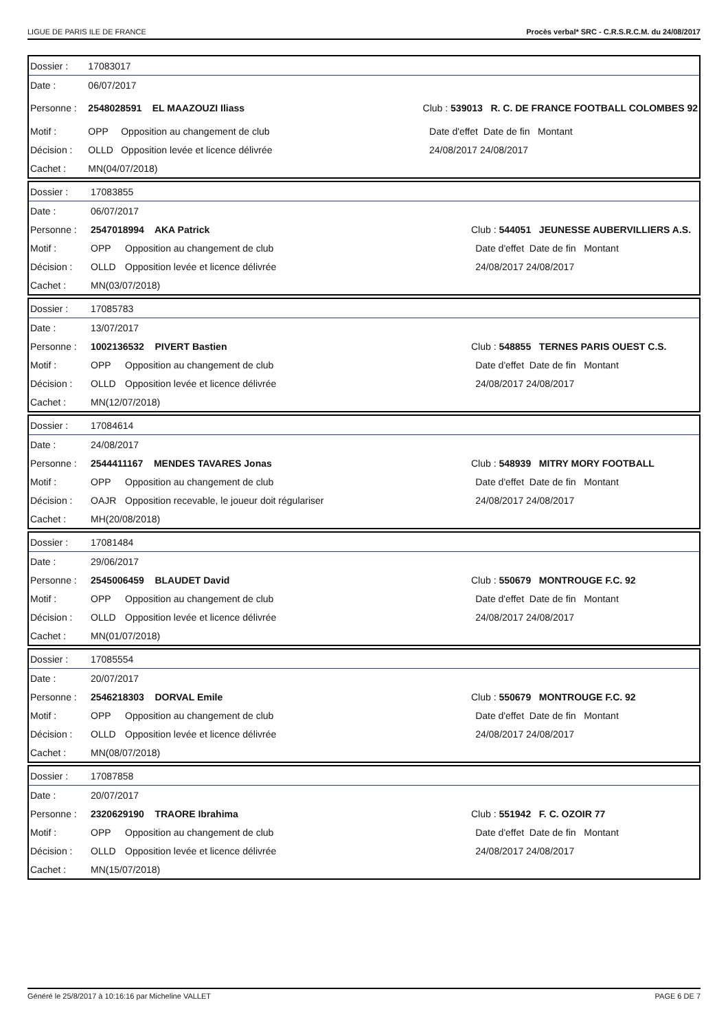LIGUE DE PARIS ILE DE FRANCE Procès verbal* SRC - C.R.S.R.C.M. du 24/08/2017
| Dossier : | 17083017 | | | |
| Date : | 06/07/2017 | | | |
| Personne : | 2548028591 EL MAAZOUZI Iliass | | Club : 539013 R. C. DE FRANCE FOOTBALL COLOMBES 92 | |
| Motif : | OPP | Opposition au changement de club | | Date d'effet Date de fin Montant |
| Décision : | OLLD | Opposition levée et licence délivrée | | 24/08/2017 24/08/2017 |
| Cachet : | MN(04/07/2018) | | | |
| Dossier : | 17083855 | | | |
| Date : | 06/07/2017 | | | |
| Personne : | 2547018994 AKA Patrick | | Club : 544051 JEUNESSE AUBERVILLIERS A.S. | |
| Motif : | OPP | Opposition au changement de club | | Date d'effet Date de fin Montant |
| Décision : | OLLD | Opposition levée et licence délivrée | | 24/08/2017 24/08/2017 |
| Cachet : | MN(03/07/2018) | | | |
| Dossier : | 17085783 | | | |
| Date : | 13/07/2017 | | | |
| Personne : | 1002136532 PIVERT Bastien | | Club : 548855 TERNES PARIS OUEST C.S. | |
| Motif : | OPP | Opposition au changement de club | | Date d'effet Date de fin Montant |
| Décision : | OLLD | Opposition levée et licence délivrée | | 24/08/2017 24/08/2017 |
| Cachet : | MN(12/07/2018) | | | |
| Dossier : | 17084614 | | | |
| Date : | 24/08/2017 | | | |
| Personne : | 2544411167 MENDES TAVARES Jonas | | Club : 548939 MITRY MORY FOOTBALL | |
| Motif : | OPP | Opposition au changement de club | | Date d'effet Date de fin Montant |
| Décision : | OAJR | Opposition recevable, le joueur doit régulariser | | 24/08/2017 24/08/2017 |
| Cachet : | MH(20/08/2018) | | | |
| Dossier : | 17081484 | | | |
| Date : | 29/06/2017 | | | |
| Personne : | 2545006459 BLAUDET David | | Club : 550679 MONTROUGE F.C. 92 | |
| Motif : | OPP | Opposition au changement de club | | Date d'effet Date de fin Montant |
| Décision : | OLLD | Opposition levée et licence délivrée | | 24/08/2017 24/08/2017 |
| Cachet : | MN(01/07/2018) | | | |
| Dossier : | 17085554 | | | |
| Date : | 20/07/2017 | | | |
| Personne : | 2546218303 DORVAL Emile | | Club : 550679 MONTROUGE F.C. 92 | |
| Motif : | OPP | Opposition au changement de club | | Date d'effet Date de fin Montant |
| Décision : | OLLD | Opposition levée et licence délivrée | | 24/08/2017 24/08/2017 |
| Cachet : | MN(08/07/2018) | | | |
| Dossier : | 17087858 | | | |
| Date : | 20/07/2017 | | | |
| Personne : | 2320629190 TRAORE Ibrahima | | Club : 551942 F. C. OZOIR 77 | |
| Motif : | OPP | Opposition au changement de club | | Date d'effet Date de fin Montant |
| Décision : | OLLD | Opposition levée et licence délivrée | | 24/08/2017 24/08/2017 |
| Cachet : | MN(15/07/2018) | | | |
Généré le 25/8/2017 à 10:16:16 par Micheline VALLET PAGE 6 DE 7